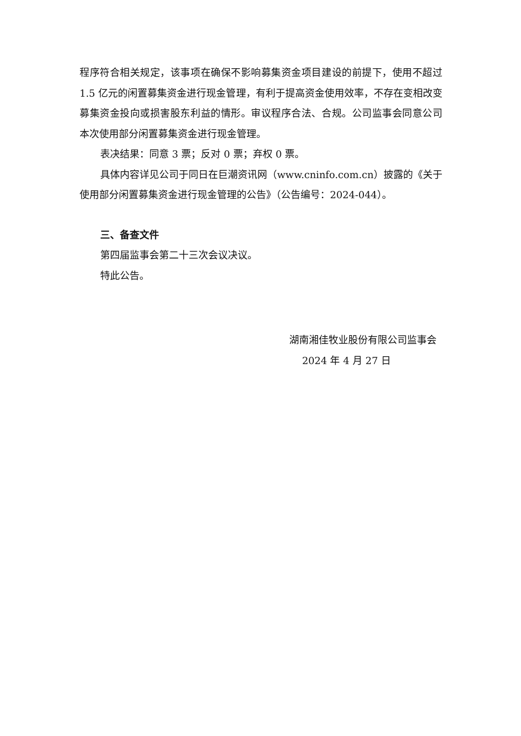程序符合相关规定，该事项在确保不影响募集资金项目建设的前提下，使用不超过 1.5 亿元的闲置募集资金进行现金管理，有利于提高资金使用效率，不存在变相改变募集资金投向或损害股东利益的情形。审议程序合法、合规。公司监事会同意公司本次使用部分闲置募集资金进行现金管理。
表决结果：同意 3 票；反对 0 票；弃权 0 票。
具体内容详见公司于同日在巨潮资讯网（www.cninfo.com.cn）披露的《关于使用部分闲置募集资金进行现金管理的公告》（公告编号：2024-044）。
三、备查文件
第四届监事会第二十三次会议决议。
特此公告。
湖南湘佳牧业股份有限公司监事会
2024 年 4 月 27 日